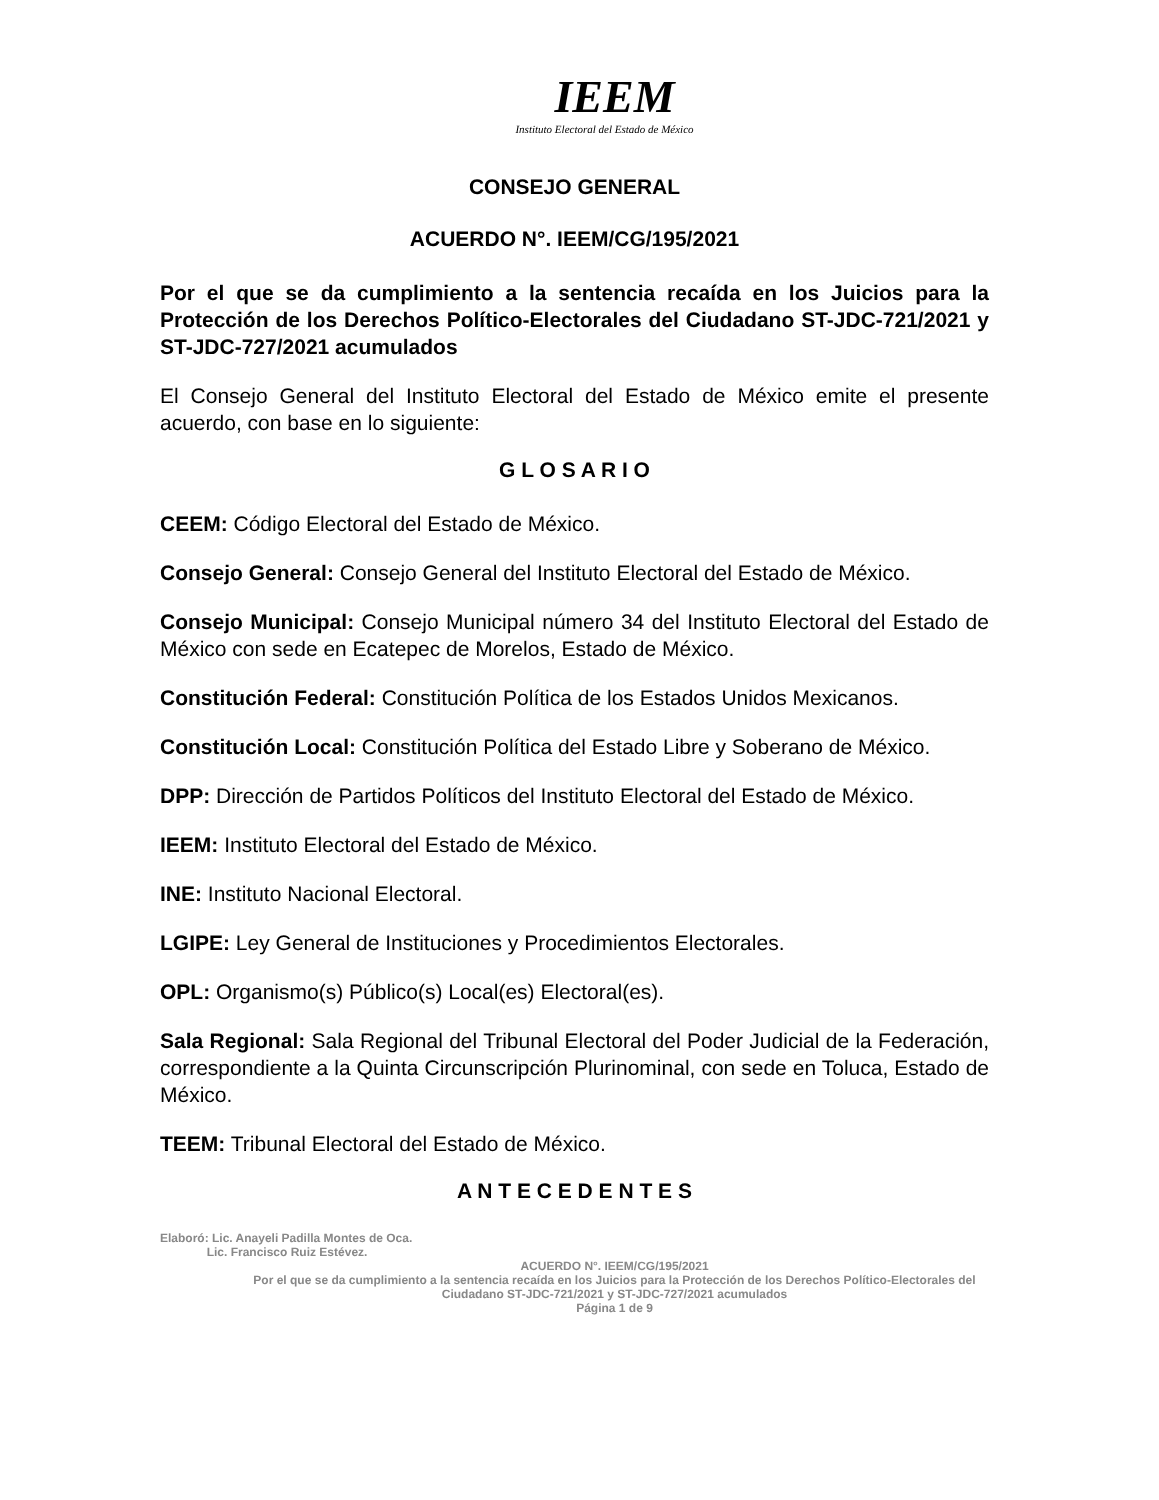IEEM
Instituto Electoral del Estado de México
CONSEJO GENERAL
ACUERDO N°. IEEM/CG/195/2021
Por el que se da cumplimiento a la sentencia recaída en los Juicios para la Protección de los Derechos Político-Electorales del Ciudadano ST-JDC-721/2021 y ST-JDC-727/2021 acumulados
El Consejo General del Instituto Electoral del Estado de México emite el presente acuerdo, con base en lo siguiente:
G L O S A R I O
CEEM: Código Electoral del Estado de México.
Consejo General: Consejo General del Instituto Electoral del Estado de México.
Consejo Municipal: Consejo Municipal número 34 del Instituto Electoral del Estado de México con sede en Ecatepec de Morelos, Estado de México.
Constitución Federal: Constitución Política de los Estados Unidos Mexicanos.
Constitución Local: Constitución Política del Estado Libre y Soberano de México.
DPP: Dirección de Partidos Políticos del Instituto Electoral del Estado de México.
IEEM: Instituto Electoral del Estado de México.
INE: Instituto Nacional Electoral.
LGIPE: Ley General de Instituciones y Procedimientos Electorales.
OPL: Organismo(s) Público(s) Local(es) Electoral(es).
Sala Regional: Sala Regional del Tribunal Electoral del Poder Judicial de la Federación, correspondiente a la Quinta Circunscripción Plurinominal, con sede en Toluca, Estado de México.
TEEM: Tribunal Electoral del Estado de México.
A N T E C E D E N T E S
Elaboró: Lic. Anayeli Padilla Montes de Oca.
Lic. Francisco Ruiz Estévez.
ACUERDO N°. IEEM/CG/195/2021
Por el que se da cumplimiento a la sentencia recaída en los Juicios para la Protección de los Derechos Político-Electorales del Ciudadano ST-JDC-721/2021 y ST-JDC-727/2021 acumulados
Página 1 de 9